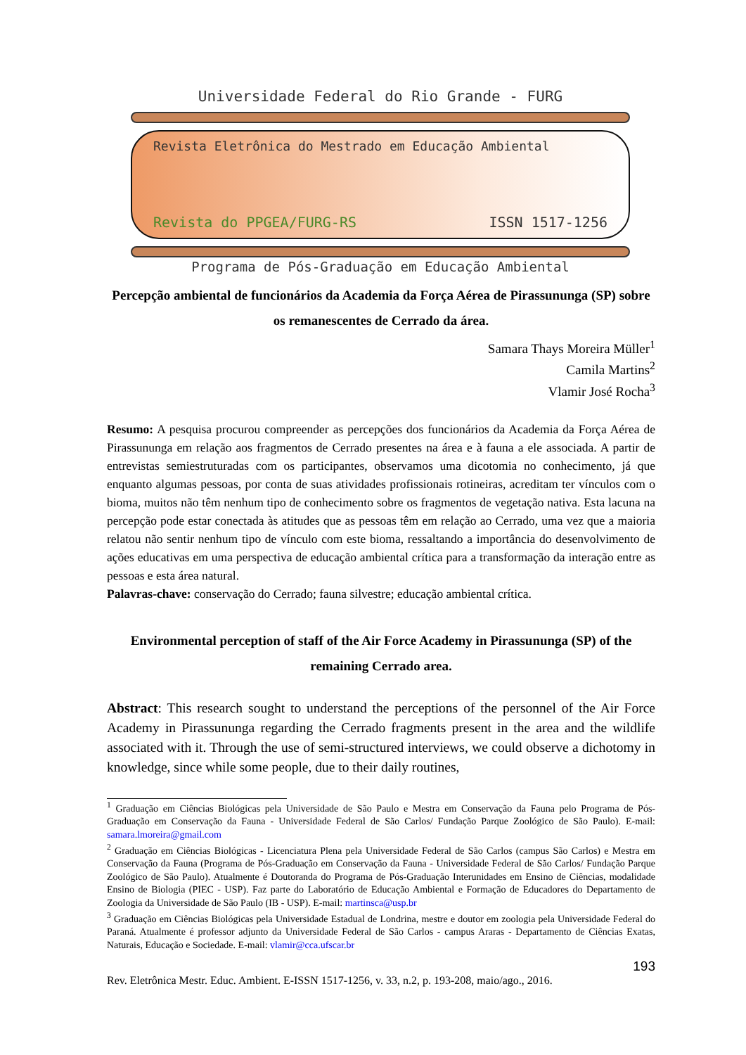Universidade Federal do Rio Grande - FURG
Revista Eletrônica do Mestrado em Educação Ambiental
Revista do PPGEA/FURG-RS ISSN 1517-1256
Programa de Pós-Graduação em Educação Ambiental
Percepção ambiental de funcionários da Academia da Força Aérea de Pirassununga (SP) sobre os remanescentes de Cerrado da área.
Samara Thays Moreira Müller<sup>1</sup>
Camila Martins<sup>2</sup>
Vlamir José Rocha<sup>3</sup>
Resumo: A pesquisa procurou compreender as percepções dos funcionários da Academia da Força Aérea de Pirassununga em relação aos fragmentos de Cerrado presentes na área e à fauna a ele associada. A partir de entrevistas semiestruturadas com os participantes, observamos uma dicotomia no conhecimento, já que enquanto algumas pessoas, por conta de suas atividades profissionais rotineiras, acreditam ter vínculos com o bioma, muitos não têm nenhum tipo de conhecimento sobre os fragmentos de vegetação nativa. Esta lacuna na percepção pode estar conectada às atitudes que as pessoas têm em relação ao Cerrado, uma vez que a maioria relatou não sentir nenhum tipo de vínculo com este bioma, ressaltando a importância do desenvolvimento de ações educativas em uma perspectiva de educação ambiental crítica para a transformação da interação entre as pessoas e esta área natural.
Palavras-chave: conservação do Cerrado; fauna silvestre; educação ambiental crítica.
Environmental perception of staff of the Air Force Academy in Pirassununga (SP) of the remaining Cerrado area.
Abstract: This research sought to understand the perceptions of the personnel of the Air Force Academy in Pirassununga regarding the Cerrado fragments present in the area and the wildlife associated with it. Through the use of semi-structured interviews, we could observe a dichotomy in knowledge, since while some people, due to their daily routines,
<sup>1</sup> Graduação em Ciências Biológicas pela Universidade de São Paulo e Mestra em Conservação da Fauna pelo Programa de Pós-Graduação em Conservação da Fauna - Universidade Federal de São Carlos/ Fundação Parque Zoológico de São Paulo). E-mail: samara.lmoreira@gmail.com
<sup>2</sup> Graduação em Ciências Biológicas - Licenciatura Plena pela Universidade Federal de São Carlos (campus São Carlos) e Mestra em Conservação da Fauna (Programa de Pós-Graduação em Conservação da Fauna - Universidade Federal de São Carlos/ Fundação Parque Zoológico de São Paulo). Atualmente é Doutoranda do Programa de Pós-Graduação Interunidades em Ensino de Ciências, modalidade Ensino de Biologia (PIEC - USP). Faz parte do Laboratório de Educação Ambiental e Formação de Educadores do Departamento de Zoologia da Universidade de São Paulo (IB - USP). E-mail: martinsca@usp.br
<sup>3</sup> Graduação em Ciências Biológicas pela Universidade Estadual de Londrina, mestre e doutor em zoologia pela Universidade Federal do Paraná. Atualmente é professor adjunto da Universidade Federal de São Carlos - campus Araras - Departamento de Ciências Exatas, Naturais, Educação e Sociedade. E-mail: vlamir@cca.ufscar.br
193
Rev. Eletrônica Mestr. Educ. Ambient. E-ISSN 1517-1256, v. 33, n.2, p. 193-208, maio/ago., 2016.